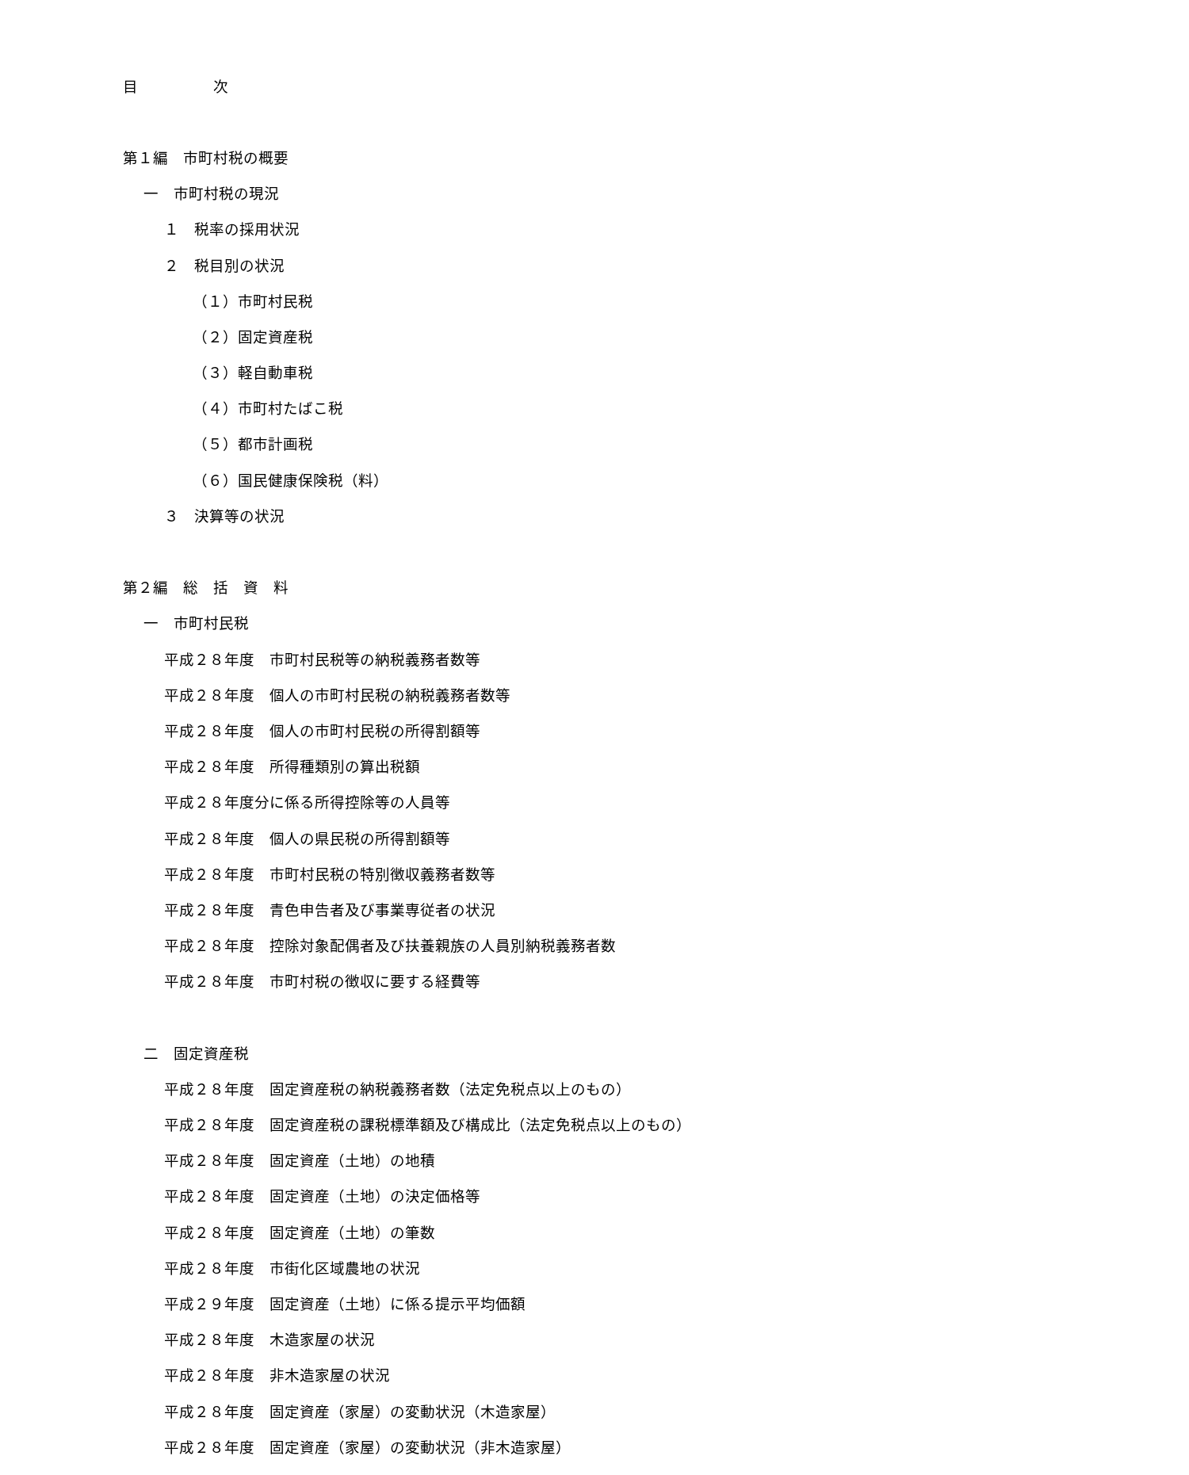目　　　　　次
第１編　市町村税の概要
一　市町村税の現況
１　税率の採用状況
２　税目別の状況
（１）市町村民税
（２）固定資産税
（３）軽自動車税
（４）市町村たばこ税
（５）都市計画税
（６）国民健康保険税（料）
３　決算等の状況
第２編　総　括　資　料
一　市町村民税
平成２８年度　市町村民税等の納税義務者数等
平成２８年度　個人の市町村民税の納税義務者数等
平成２８年度　個人の市町村民税の所得割額等
平成２８年度　所得種類別の算出税額
平成２８年度分に係る所得控除等の人員等
平成２８年度　個人の県民税の所得割額等
平成２８年度　市町村民税の特別徴収義務者数等
平成２８年度　青色申告者及び事業専従者の状況
平成２８年度　控除対象配偶者及び扶養親族の人員別納税義務者数
平成２８年度　市町村税の徴収に要する経費等
二　固定資産税
平成２８年度　固定資産税の納税義務者数（法定免税点以上のもの）
平成２８年度　固定資産税の課税標準額及び構成比（法定免税点以上のもの）
平成２８年度　固定資産（土地）の地積
平成２８年度　固定資産（土地）の決定価格等
平成２８年度　固定資産（土地）の筆数
平成２８年度　市街化区域農地の状況
平成２９年度　固定資産（土地）に係る提示平均価額
平成２８年度　木造家屋の状況
平成２８年度　非木造家屋の状況
平成２８年度　固定資産（家屋）の変動状況（木造家屋）
平成２８年度　固定資産（家屋）の変動状況（非木造家屋）